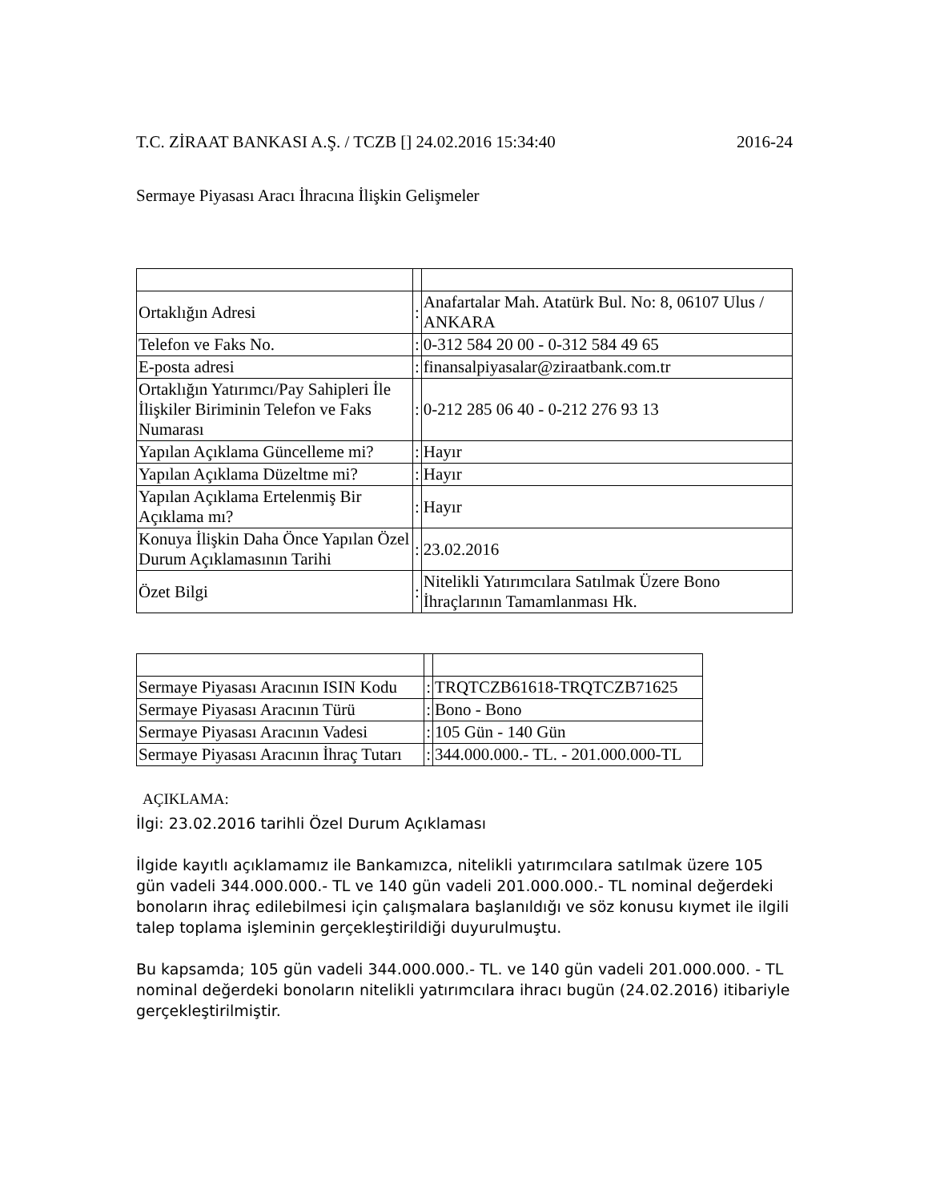T.C. ZİRAAT BANKASI A.Ş. / TCZB [] 24.02.2016 15:34:40 2016-24
Sermaye Piyasası Aracı İhracına İlişkin Gelişmeler
| Ortaklığın Adresi | : | Anafartalar Mah. Atatürk Bul. No: 8, 06107 Ulus / ANKARA |
| Telefon ve Faks No. | : | 0-312 584 20 00 - 0-312 584 49 65 |
| E-posta adresi | : | finansalpiyasalar@ziraatbank.com.tr |
| Ortaklığın Yatırımcı/Pay Sahipleri İle İlişkiler Biriminin Telefon ve Faks Numarası | : | 0-212 285 06 40 - 0-212 276 93 13 |
| Yapılan Açıklama Güncelleme mi? | : | Hayır |
| Yapılan Açıklama Düzeltme mi? | : | Hayır |
| Yapılan Açıklama Ertelenmiş Bir Açıklama mı? | : | Hayır |
| Konuya İlişkin Daha Önce Yapılan Özel Durum Açıklamasının Tarihi | : | 23.02.2016 |
| Özet Bilgi | : | Nitelikli Yatırımcılara Satılmak Üzere Bono İhraçlarının Tamamlanması Hk. |
| Sermaye Piyasası Aracının ISIN Kodu | : | TRQTCZB61618-TRQTCZB71625 |
| Sermaye Piyasası Aracının Türü | : | Bono - Bono |
| Sermaye Piyasası Aracının Vadesi | : | 105 Gün - 140 Gün |
| Sermaye Piyasası Aracının İhraç Tutarı | : | 344.000.000.- TL. - 201.000.000-TL |
AÇIKLAMA:
İlgi: 23.02.2016 tarihli Özel Durum Açıklaması
İlgide kayıtlı açıklamamız ile Bankamızca, nitelikli yatırımcılara satılmak üzere 105 gün vadeli 344.000.000.- TL ve 140 gün vadeli 201.000.000.- TL nominal değerdeki bonoların ihraç edilebilmesi için çalışmalara başlanıldığı ve söz konusu kıymet ile ilgili talep toplama işleminin gerçekleştirildiği duyurulmuştu.
Bu kapsamda; 105 gün vadeli 344.000.000.- TL. ve 140 gün vadeli 201.000.000. - TL nominal değerdeki bonoların nitelikli yatırımcılara ihracı bugün (24.02.2016) itibariyle gerçekleştirilmiştir.